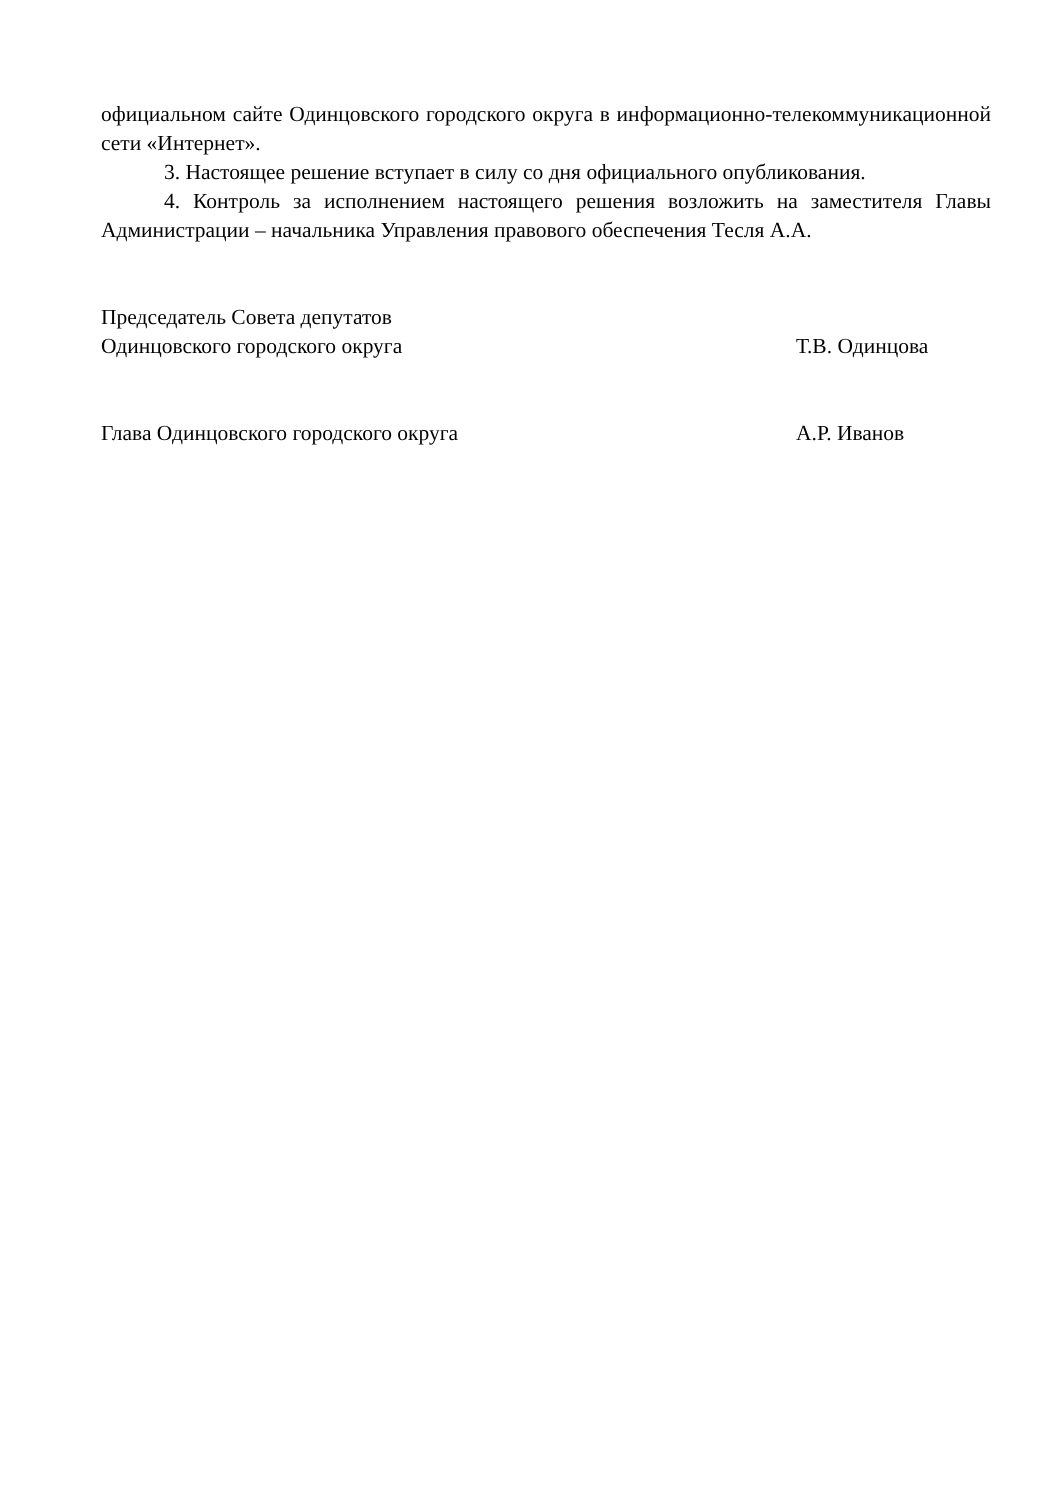официальном сайте Одинцовского городского округа в информационно-телекоммуникационной сети «Интернет».
3. Настоящее решение вступает в силу со дня официального опубликования.
4. Контроль за исполнением настоящего решения возложить на заместителя Главы Администрации – начальника Управления правового обеспечения Тесля А.А.
Председатель Совета депутатов
Одинцовского городского округа Т.В. Одинцова
Глава Одинцовского городского округа А.Р. Иванов